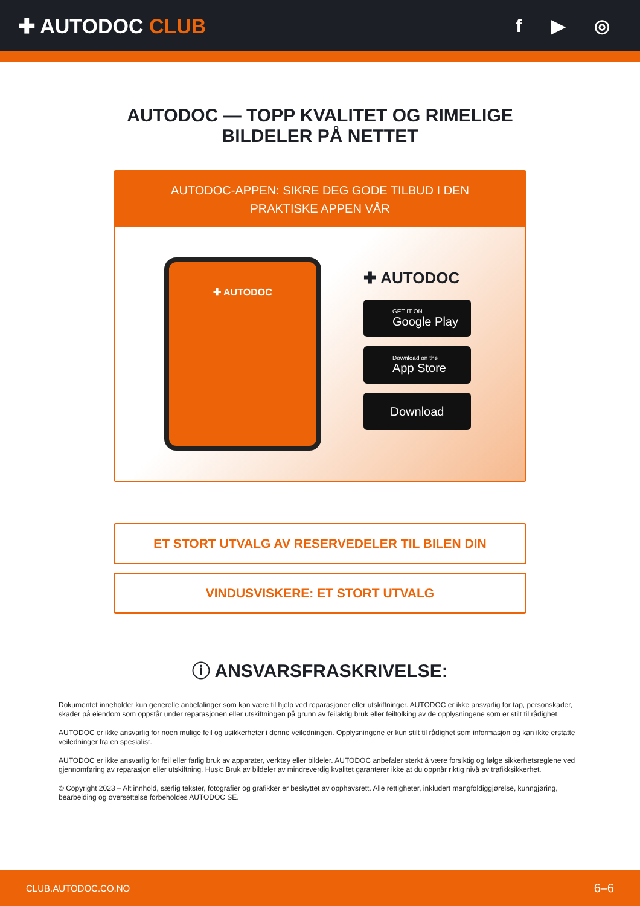✚ AUTODOC CLUB f ▶ ◎
AUTODOC — TOPP KVALITET OG RIMELIGE BILDELER PÅ NETTET
AUTODOC-APPEN: SIKRE DEG GODE TILBUD I DEN PRAKTISKE APPEN VÅR
✚ AUTODOC
✚ AUTODOC
GET IT ON
Google Play
Download on the
App Store
Download
ET STORT UTVALG AV RESERVEDELER TIL BILEN DIN
VINDUSVISKERE: ET STORT UTVALG
ⓘ ANSVARSFRASKRIVELSE:
Dokumentet inneholder kun generelle anbefalinger som kan være til hjelp ved reparasjoner eller utskiftninger. AUTODOC er ikke ansvarlig for tap, personskader, skader på eiendom som oppstår under reparasjonen eller utskiftningen på grunn av feilaktig bruk eller feiltolking av de opplysningene som er stilt til rådighet.
AUTODOC er ikke ansvarlig for noen mulige feil og usikkerheter i denne veiledningen. Opplysningene er kun stilt til rådighet som informasjon og kan ikke erstatte veiledninger fra en spesialist.
AUTODOC er ikke ansvarlig for feil eller farlig bruk av apparater, verktøy eller bildeler. AUTODOC anbefaler sterkt å være forsiktig og følge sikkerhetsreglene ved gjennomføring av reparasjon eller utskiftning. Husk: Bruk av bildeler av mindreverdig kvalitet garanterer ikke at du oppnår riktig nivå av trafikksikkerhet.
© Copyright 2023 – Alt innhold, særlig tekster, fotografier og grafikker er beskyttet av opphavsrett. Alle rettigheter, inkludert mangfoldiggjørelse, kunngjøring, bearbeiding og oversettelse forbeholdes AUTODOC SE.
CLUB.AUTODOC.CO.NO 6–6